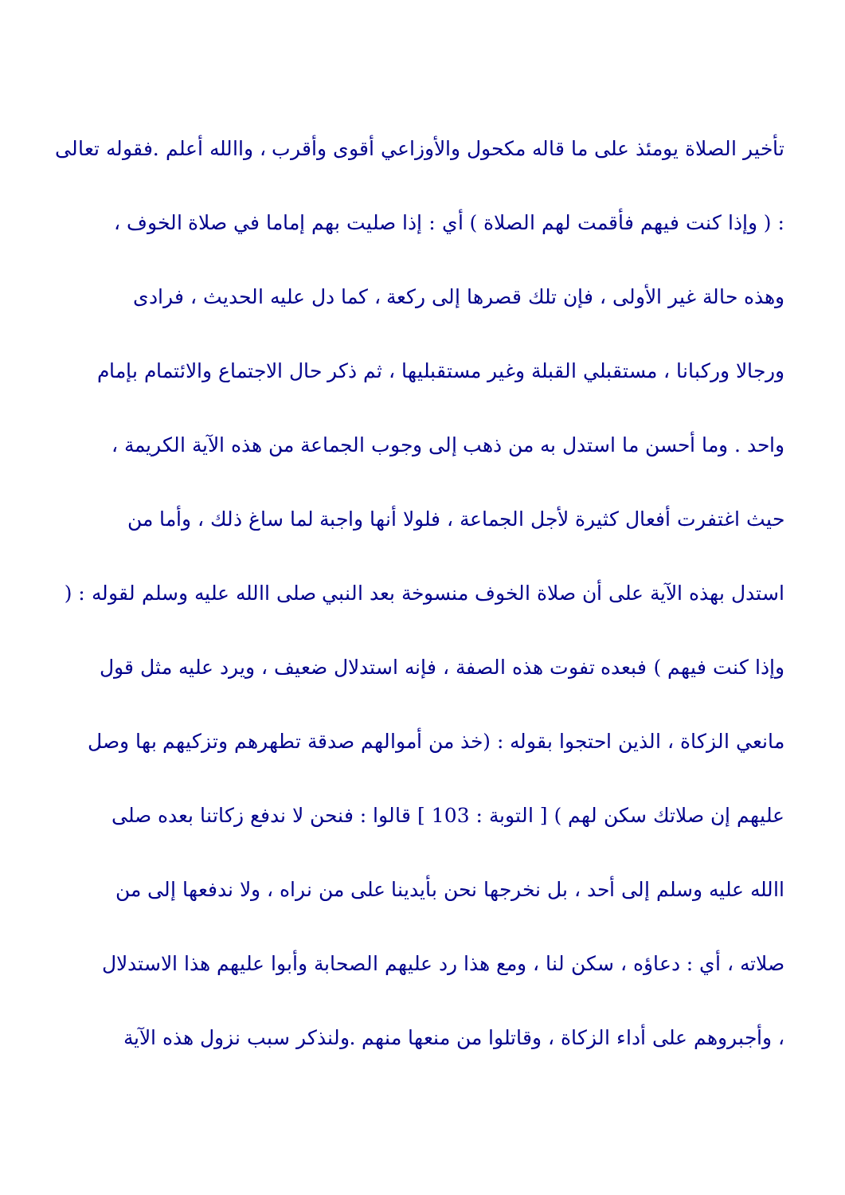تأخير الصلاة يومئذ على ما قاله مكحول والأوزاعي أقوى وأقرب ، واالله أعلم .فقوله تعالى
: ( وإذا كنت فيهم فأقمت لهم الصلاة ) أي : إذا صليت بهم إماما في صلاة الخوف ،
وهذه حالة غير الأولى ، فإن تلك قصرها إلى ركعة ، كما دل عليه الحديث ، فرادى
ورجالا وركبانا ، مستقبلي القبلة وغير مستقبليها ، ثم ذكر حال الاجتماع والائتمام بإمام
واحد . وما أحسن ما استدل به من ذهب إلى وجوب الجماعة من هذه الآية الكريمة ،
حيث اغتفرت أفعال كثيرة لأجل الجماعة ، فلولا أنها واجبة لما ساغ ذلك ، وأما من
استدل بهذه الآية على أن صلاة الخوف منسوخة بعد النبي صلى االله عليه وسلم لقوله : (
وإذا كنت فيهم ) فبعده تفوت هذه الصفة ، فإنه استدلال ضعيف ، ويرد عليه مثل قول
مانعي الزكاة ، الذين احتجوا بقوله : (خذ من أموالهم صدقة تطهرهم وتزكيهم بها وصل
عليهم إن صلاتك سكن لهم ) [ التوبة : 103 ] قالوا : فنحن لا ندفع زكاتنا بعده صلى
االله عليه وسلم إلى أحد ، بل نخرجها نحن بأيدينا على من نراه ، ولا ندفعها إلى من
صلاته ، أي : دعاؤه ، سكن لنا ، ومع هذا رد عليهم الصحابة وأبوا عليهم هذا الاستدلال
، وأجبروهم على أداء الزكاة ، وقاتلوا من منعها منهم .ولنذكر سبب نزول هذه الآية